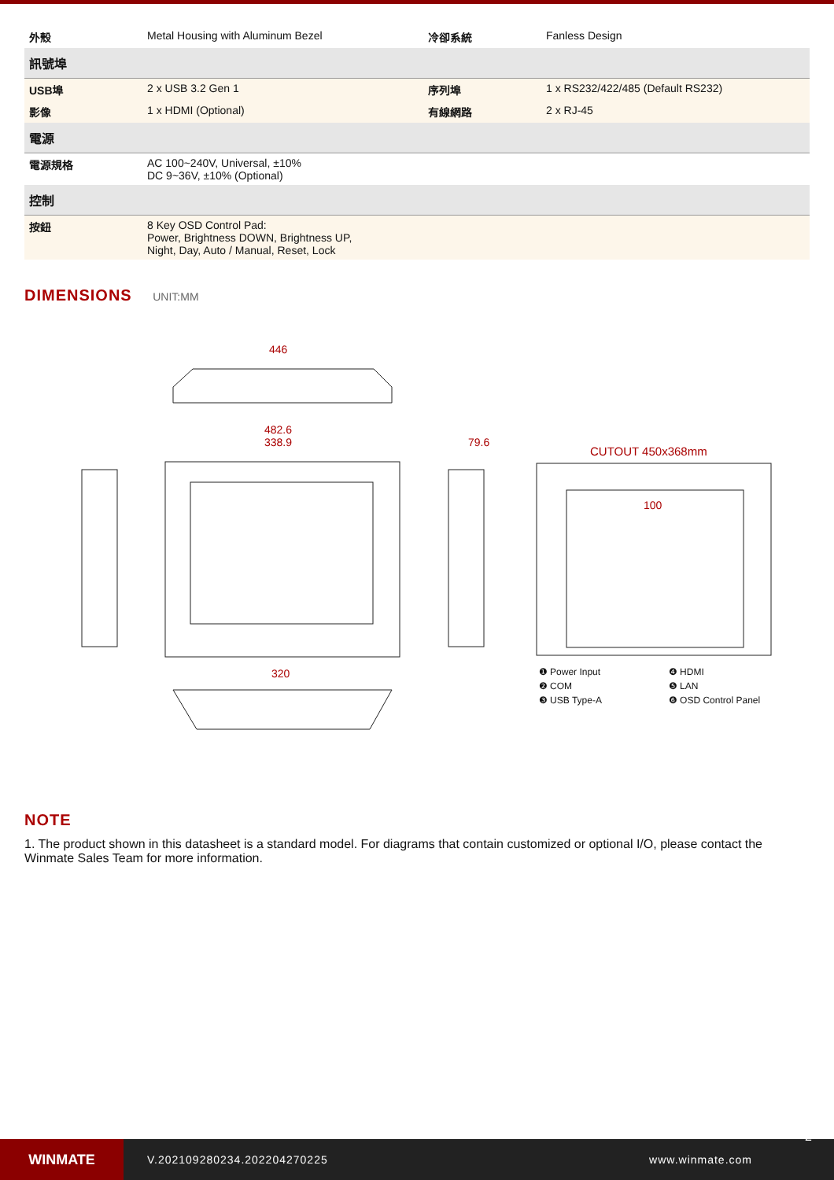| 外殼 | Metal Housing with Aluminum Bezel | 冷卻系統 | Fanless Design |
| 訊號埠 | | | |
| USB埠 | 2 x USB 3.2 Gen 1 | 序列埠 | 1 x RS232/422/485 (Default RS232) |
| 影像 | 1 x HDMI (Optional) | 有線網路 | 2 x RJ-45 |
| 電源 | | | |
| 電源規格 | AC 100~240V, Universal, ±10% DC 9~36V, ±10% (Optional) | | |
| 控制 | | | |
| 按鈕 | 8 Key OSD Control Pad: Power, Brightness DOWN, Brightness UP, Night, Day, Auto / Manual, Reset, Lock | | |
DIMENSIONS UNIT:MM
446
482.6
338.9
79.6
CUTOUT 450x368mm
100
320
❶ Power Input ❹ HDMI ❷ COM ❺ LAN ❸ USB Type-A ❻ OSD Control Panel
NOTE
1. The product shown in this datasheet is a standard model. For diagrams that contain customized or optional I/O, please contact the Winmate Sales Team for more information.
WINMATE
V.202109280234.202204270225 www.winmate.com
2